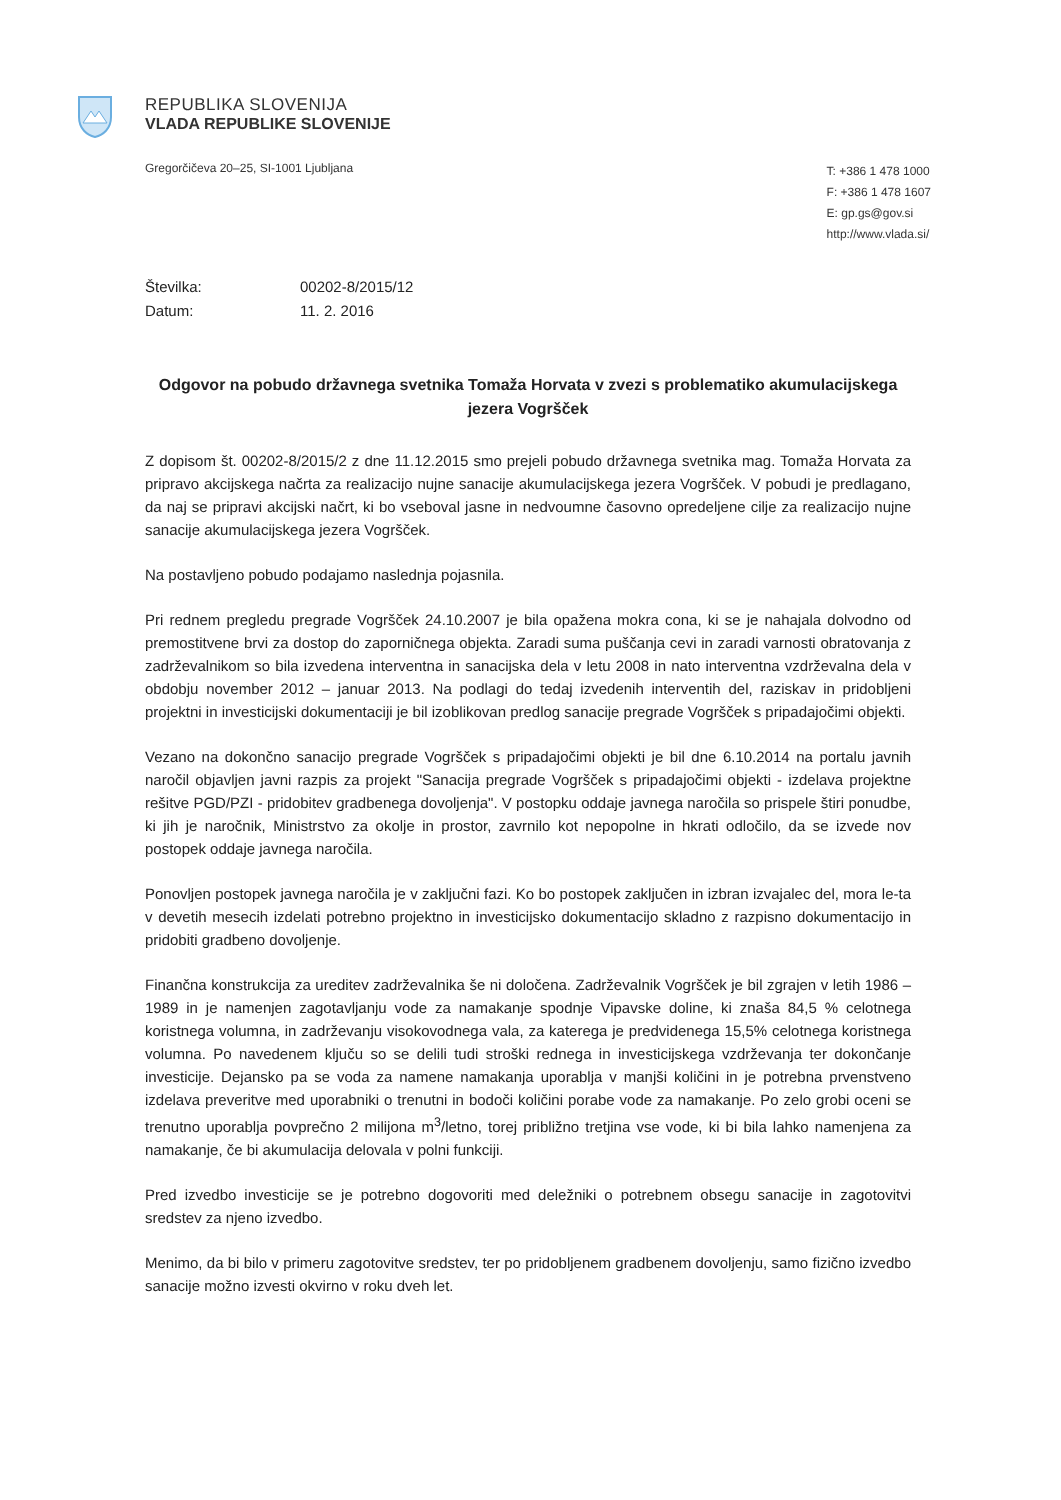REPUBLIKA SLOVENIJA
VLADA REPUBLIKE SLOVENIJE
Gregorčičeva 20–25, SI-1001 Ljubljana
T: +386 1 478 1000
F: +386 1 478 1607
E: gp.gs@gov.si
http://www.vlada.si/
Številka: 00202-8/2015/12
Datum: 11. 2. 2016
Odgovor na pobudo državnega svetnika Tomaža Horvata v zvezi s problematiko akumulacijskega jezera Vogršček
Z dopisom št. 00202-8/2015/2 z dne 11.12.2015 smo prejeli pobudo državnega svetnika mag. Tomaža Horvata za pripravo akcijskega načrta za realizacijo nujne sanacije akumulacijskega jezera Vogršček. V pobudi je predlagano, da naj se pripravi akcijski načrt, ki bo vseboval jasne in nedvoumne časovno opredeljene cilje za realizacijo nujne sanacije akumulacijskega jezera Vogršček.
Na postavljeno pobudo podajamo naslednja pojasnila.
Pri rednem pregledu pregrade Vogršček 24.10.2007 je bila opažena mokra cona, ki se je nahajala dolvodno od premostitvene brvi za dostop do zaporničnega objekta. Zaradi suma puščanja cevi in zaradi varnosti obratovanja z zadrževalnikom so bila izvedena interventna in sanacijska dela v letu 2008 in nato interventna vzdrževalna dela v obdobju november 2012 – januar 2013. Na podlagi do tedaj izvedenih interventih del, raziskav in pridobljeni projektni in investicijski dokumentaciji je bil izoblikovan predlog sanacije pregrade Vogršček s pripadajočimi objekti.
Vezano na dokončno sanacijo pregrade Vogršček s pripadajočimi objekti je bil dne 6.10.2014 na portalu javnih naročil objavljen javni razpis za projekt "Sanacija pregrade Vogršček s pripadajočimi objekti - izdelava projektne rešitve PGD/PZI - pridobitev gradbenega dovoljenja". V postopku oddaje javnega naročila so prispele štiri ponudbe, ki jih je naročnik, Ministrstvo za okolje in prostor, zavrnilo kot nepopolne in hkrati odločilo, da se izvede nov postopek oddaje javnega naročila.
Ponovljen postopek javnega naročila je v zaključni fazi. Ko bo postopek zaključen in izbran izvajalec del, mora le-ta v devetih mesecih izdelati potrebno projektno in investicijsko dokumentacijo skladno z razpisno dokumentacijo in pridobiti gradbeno dovoljenje.
Finančna konstrukcija za ureditev zadrževalnika še ni določena. Zadrževalnik Vogršček je bil zgrajen v letih 1986 – 1989 in je namenjen zagotavljanju vode za namakanje spodnje Vipavske doline, ki znaša 84,5 % celotnega koristnega volumna, in zadrževanju visokovodnega vala, za katerega je predvidenega 15,5% celotnega koristnega volumna. Po navedenem ključu so se delili tudi stroški rednega in investicijskega vzdrževanja ter dokončanje investicije. Dejansko pa se voda za namene namakanja uporablja v manjši količini in je potrebna prvenstveno izdelava preveritve med uporabniki o trenutni in bodoči količini porabe vode za namakanje. Po zelo grobi oceni se trenutno uporablja povprečno 2 milijona m<sup>3</sup>/letno, torej približno tretjina vse vode, ki bi bila lahko namenjena za namakanje, če bi akumulacija delovala v polni funkciji.
Pred izvedbo investicije se je potrebno dogovoriti med deležniki o potrebnem obsegu sanacije in zagotovitvi sredstev za njeno izvedbo.
Menimo, da bi bilo v primeru zagotovitve sredstev, ter po pridobljenem gradbenem dovoljenju, samo fizično izvedbo sanacije možno izvesti okvirno v roku dveh let.